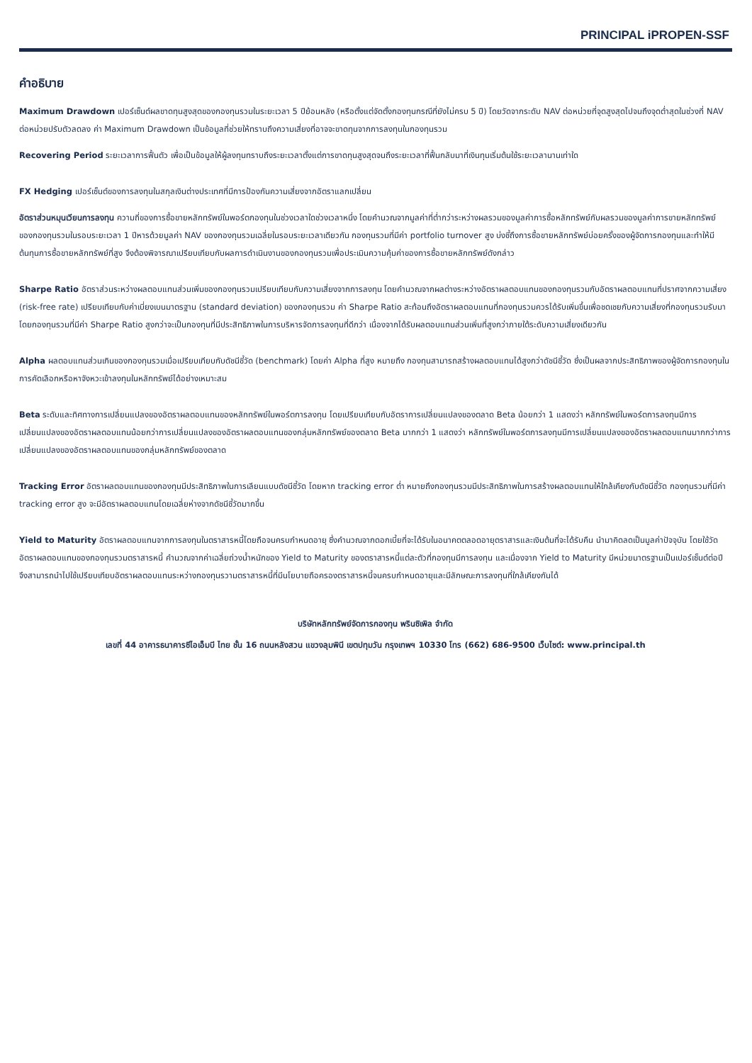PRINCIPAL iPROPEN-SSF
คำอธิบาย
Maximum Drawdown เปอร์เซ็นต์ผลขาดทุนสูงสุดของกองทุนรวมในระยะเวลา 5 ปีย้อนหลัง (หรือตั้งแต่จัดตั้งกองทุนกรณีที่ยังไม่ครบ 5 ปี) โดยวัดจากระดับ NAV ต่อหน่วยที่จุดสูงสุดไปจนถึงจุดต่ำสุดในช่วงที่ NAV ต่อหน่วยปรับตัวลดลง ค่า Maximum Drawdown เป็นข้อมูลที่ช่วยให้ทราบถึงความเสี่ยงที่อาจจะขาดทุนจากการลงทุนในกองทุนรวม
Recovering Period ระยะเวลาการฟื้นตัว เพื่อเป็นข้อมูลให้ผู้ลงทุนทราบถึงระยะเวลาตั้งแต่การขาดทุนสูงสุดจนถึงระยะเวลาที่ฟื้นกลับมาที่เงินทุนเริ่มต้นใช้ระยะเวลานานเท่าใด
FX Hedging เปอร์เซ็นต์ของการลงทุนในสกุลเงินต่างประเทศที่มีการป้องกันความเสี่ยงจากอัตราแลกเปลี่ยน
อัตราส่วนหมุนเวียนการลงทุน ความถี่ของการซื้อขายหลักทรัพย์ในพอร์ตกองทุนในช่วงเวลาใดช่วงเวลาหนึ่ง โดยคำนวณจากมูลค่าที่ต่ำกว่าระหว่างผลรวมของมูลค่าการซื้อหลักทรัพย์กับผลรวมของมูลค่าการขายหลักทรัพย์ของกองทุนรวมในรอบระยะเวลา 1 ปีหารด้วยมูลค่า NAV ของกองทุนรวมเฉลี่ยในรอบระยะเวลาเดียวกัน กองทุนรวมที่มีค่า portfolio turnover สูง บ่งชี้ถึงการซื้อขายหลักทรัพย์บ่อยครั้งของผู้จัดการกองทุนและทำให้มีต้นทุนการซื้อขายหลักทรัพย์ที่สูง จึงต้องพิจารณาเปรียบเทียบกับผลการดำเนินงานของกองทุนรวมเพื่อประเมินความคุ้มค่าของการซื้อขายหลักทรัพย์ดังกล่าว
Sharpe Ratio อัตราส่วนระหว่างผลตอบแทนส่วนเพิ่มของกองทุนรวมเปรียบเทียบกับความเสี่ยงจากการลงทุน โดยคำนวณจากผลต่างระหว่างอัตราผลตอบแทนของกองทุนรวมกับอัตราผลตอบแทนที่ปราศจากความเสี่ยง (risk-free rate) เปรียบเทียบกับค่าเบี่ยงเบนมาตรฐาน (standard deviation) ของกองทุนรวม ค่า Sharpe Ratio สะท้อนถึงอัตราผลตอบแทนที่กองทุนรวมควรได้รับเพิ่มขึ้นเพื่อชดเชยกับความเสี่ยงที่กองทุนรวมรับมา โดยกองทุนรวมที่มีค่า Sharpe Ratio สูงกว่าจะเป็นกองทุนที่มีประสิทธิภาพในการบริหารจัดการลงทุนที่ดีกว่า เนื่องจากได้รับผลตอบแทนส่วนเพิ่มที่สูงกว่าภายใต้ระดับความเสี่ยงเดียวกัน
Alpha ผลตอบแทนส่วนเกินของกองทุนรวมเมื่อเปรียบเทียบกับดัชนีชี้วัด (benchmark) โดยค่า Alpha ที่สูง หมายถึง กองทุนสามารถสร้างผลตอบแทนได้สูงกว่าดัชนีชี้วัด ซึ่งเป็นผลจากประสิทธิภาพของผู้จัดการกองทุนในการคัดเลือกหรือหาจังหวะเข้าลงทุนในหลักทรัพย์ได้อย่างเหมาะสม
Beta ระดับและทิศทางการเปลี่ยนแปลงของอัตราผลตอบแทนของหลักทรัพย์ในพอร์ตการลงทุน โดยเปรียบเทียบกับอัตราการเปลี่ยนแปลงของตลาด Beta น้อยกว่า 1 แสดงว่า หลักทรัพย์ในพอร์ตการลงทุนมีการเปลี่ยนแปลงของอัตราผลตอบแทนน้อยกว่าการเปลี่ยนแปลงของอัตราผลตอบแทนของกลุ่มหลักทรัพย์ของตลาด Beta มากกว่า 1 แสดงว่า หลักทรัพย์ในพอร์ตการลงทุนมีการเปลี่ยนแปลงของอัตราผลตอบแทนมากกว่าการเปลี่ยนแปลงของอัตราผลตอบแทนของกลุ่มหลักทรัพย์ของตลาด
Tracking Error อัตราผลตอบแทนของกองทุนมีประสิทธิภาพในการเลียนแบบดัชนีชี้วัด โดยหาก tracking error ต่ำ หมายถึงกองทุนรวมมีประสิทธิภาพในการสร้างผลตอบแทนให้ใกล้เคียงกับดัชนีชี้วัด กองทุนรวมที่มีค่า tracking error สูง จะมีอัตราผลตอบแทนโดยเฉลี่ยห่างจากดัชนีชี้วัดมากขึ้น
Yield to Maturity อัตราผลตอบแทนจากการลงทุนในตราสารหนี้โดยถือจนครบกำหนดอายุ ซึ่งคำนวณจากดอกเบี้ยที่จะได้รับในอนาคตตลอดอายุตราสารและเงินต้นที่จะได้รับคืน นำมาคิดลดเป็นมูลค่าปัจจุบัน โดยใช้วัดอัตราผลตอบแทนของกองทุนรวมตราสารหนี้ คำนวณจากค่าเฉลี่ยถ่วงน้ำหนักของ Yield to Maturity ของตราสารหนี้แต่ละตัวที่กองทุนมีการลงทุน และเนื่องจาก Yield to Maturity มีหน่วยมาตรฐานเป็นเปอร์เซ็นต์ต่อปี จึงสามารถนำไปใช้เปรียบเทียบอัตราผลตอบแทนระหว่างกองทุนรวามตราสารหนี้ที่มีนโยบายถือครองตราสารหนี้จนครบกำหนดอายุและมีลักษณะการลงทุนที่ใกล้เคียงกันได้
บริษัทหลักทรัพย์จัดการกองทุน พรินซิเพิล จำกัด
เลขที่ 44 อาคารธนาคารซีไอเอ็มบี ไทย ชั้น 16 ถนนหลังสวน แขวงลุมพินี เขตปทุมวัน กรุงเทพฯ 10330 โทร (662) 686-9500 เว็บไซต์: www.principal.th